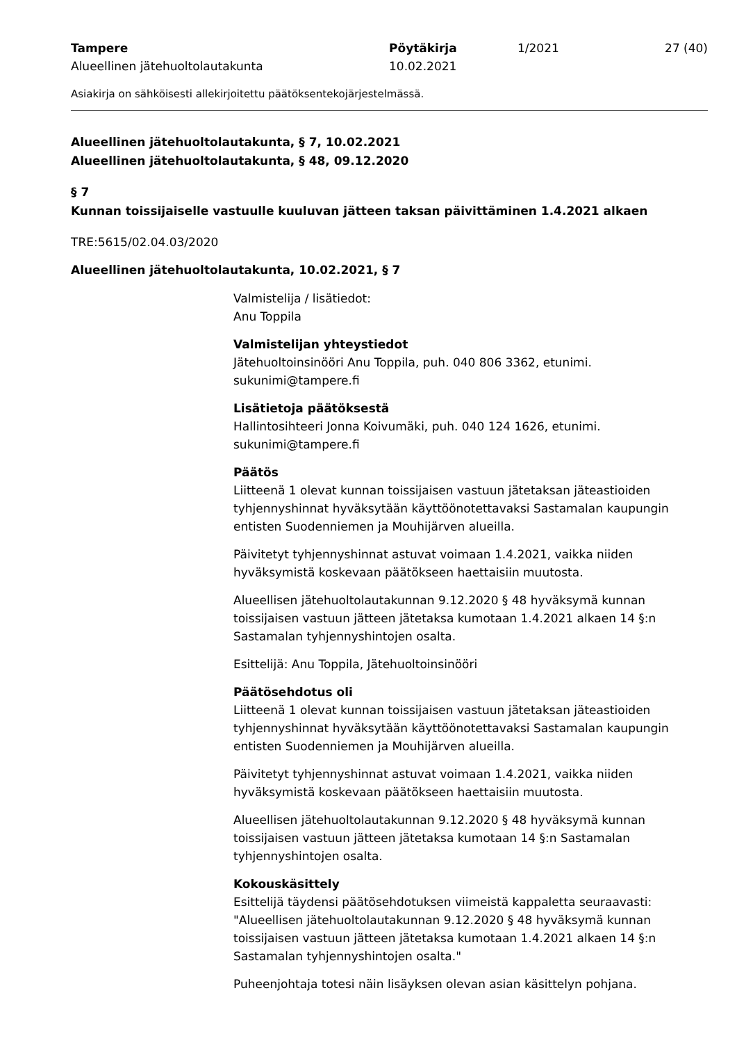Tampere
Alueellinen jätehuoltolautakunta
Pöytäkirja
10.02.2021
1/2021
27 (40)
Asiakirja on sähköisesti allekirjoitettu päätöksentekojärjestelmässä.
Alueellinen jätehuoltolautakunta, § 7, 10.02.2021
Alueellinen jätehuoltolautakunta, § 48, 09.12.2020
§ 7
Kunnan toissijaiselle vastuulle kuuluvan jätteen taksan päivittäminen 1.4.2021 alkaen
TRE:5615/02.04.03/2020
Alueellinen jätehuoltolautakunta, 10.02.2021, § 7
Valmistelija / lisätiedot:
Anu Toppila
Valmistelijan yhteystiedot
Jätehuoltoinsinööri Anu Toppila, puh. 040 806 3362, etunimi.
sukunimi@tampere.fi
Lisätietoja päätöksestä
Hallintosihteeri Jonna Koivumäki, puh. 040 124 1626, etunimi.
sukunimi@tampere.fi
Päätös
Liitteenä 1 olevat kunnan toissijaisen vastuun jätetaksan jäteastioiden tyhjennyshinnat hyväksytään käyttöönotettavaksi Sastamalan kaupungin entisten Suodenniemen ja Mouhijärven alueilla.
Päivitetyt tyhjennyshinnat astuvat voimaan 1.4.2021, vaikka niiden hyväksymistä koskevaan päätökseen haettaisiin muutosta.
Alueellisen jätehuoltolautakunnan 9.12.2020 § 48 hyväksymä kunnan toissijaisen vastuun jätteen jätetaksa kumotaan 1.4.2021 alkaen 14 §:n Sastamalan tyhjennyshintojen osalta.
Esittelijä: Anu Toppila, Jätehuoltoinsinööri
Päätösehdotus oli
Liitteenä 1 olevat kunnan toissijaisen vastuun jätetaksan jäteastioiden tyhjennyshinnat hyväksytään käyttöönotettavaksi Sastamalan kaupungin entisten Suodenniemen ja Mouhijärven alueilla.
Päivitetyt tyhjennyshinnat astuvat voimaan 1.4.2021, vaikka niiden hyväksymistä koskevaan päätökseen haettaisiin muutosta.
Alueellisen jätehuoltolautakunnan 9.12.2020 § 48 hyväksymä kunnan toissijaisen vastuun jätteen jätetaksa kumotaan 14 §:n Sastamalan tyhjennyshintojen osalta.
Kokouskäsittely
Esittelijä täydensi päätösehdotuksen viimeistä kappaletta seuraavasti: "Alueellisen jätehuoltolautakunnan 9.12.2020 § 48 hyväksymä kunnan toissijaisen vastuun jätteen jätetaksa kumotaan 1.4.2021 alkaen 14 §:n Sastamalan tyhjennyshintojen osalta."
Puheenjohtaja totesi näin lisäyksen olevan asian käsittelyn pohjana.